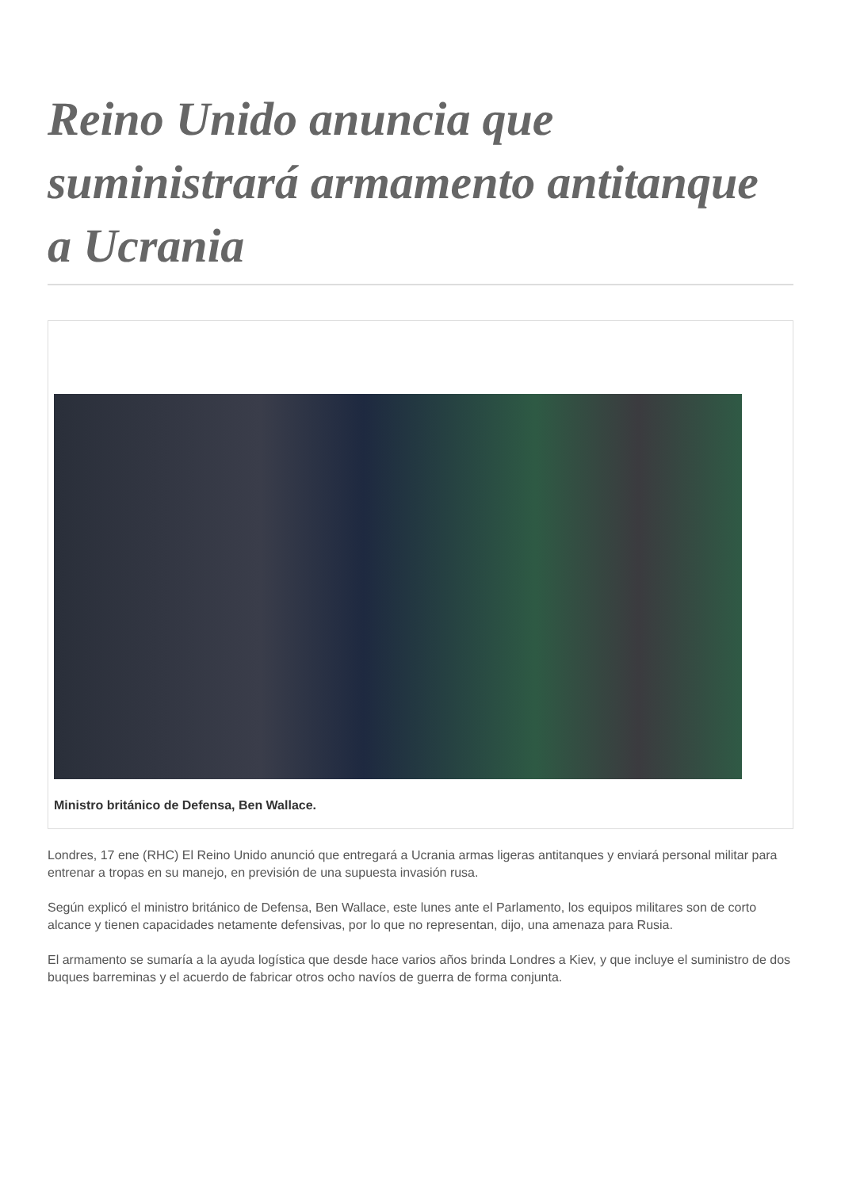Reino Unido anuncia que suministrará armamento antitanque a Ucrania
Ministro británico de Defensa, Ben Wallace.
Londres, 17 ene (RHC) El Reino Unido anunció que entregará a Ucrania armas ligeras antitanques y enviará personal militar para entrenar a tropas en su manejo, en previsión de una supuesta invasión rusa.
Según explicó el ministro británico de Defensa, Ben Wallace, este lunes ante el Parlamento, los equipos militares son de corto alcance y tienen capacidades netamente defensivas, por lo que no representan, dijo, una amenaza para Rusia.
El armamento se sumaría a la ayuda logística que desde hace varios años brinda Londres a Kiev, y que incluye el suministro de dos buques barreminas y el acuerdo de fabricar otros ocho navíos de guerra de forma conjunta.